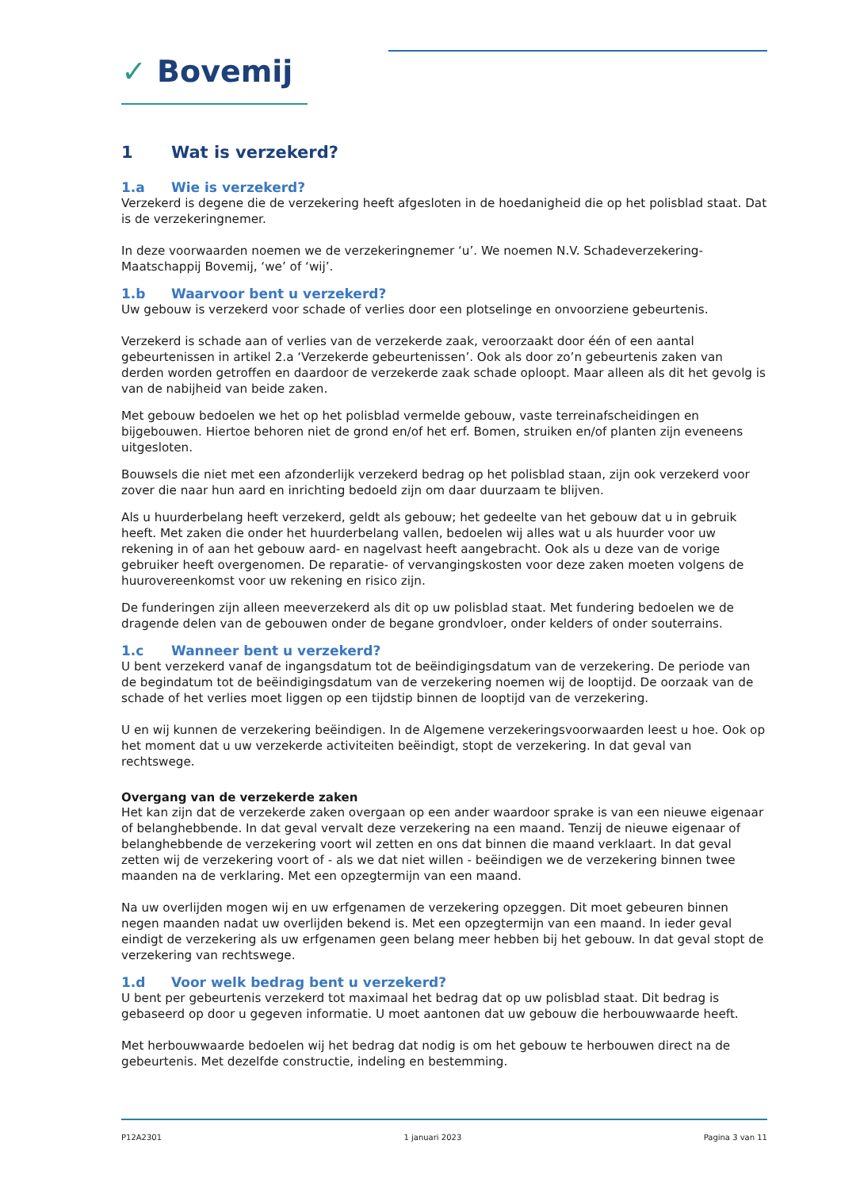✓ Bovemij
1 Wat is verzekerd?
1.a Wie is verzekerd?
Verzekerd is degene die de verzekering heeft afgesloten in de hoedanigheid die op het polisblad staat. Dat is de verzekeringnemer.
In deze voorwaarden noemen we de verzekeringnemer ‘u’. We noemen N.V. Schadeverzekering-Maatschappij Bovemij, ‘we’ of ‘wij’.
1.b Waarvoor bent u verzekerd?
Uw gebouw is verzekerd voor schade of verlies door een plotselinge en onvoorziene gebeurtenis.
Verzekerd is schade aan of verlies van de verzekerde zaak, veroorzaakt door één of een aantal gebeurtenissen in artikel 2.a ‘Verzekerde gebeurtenissen’. Ook als door zo’n gebeurtenis zaken van derden worden getroffen en daardoor de verzekerde zaak schade oploopt. Maar alleen als dit het gevolg is van de nabijheid van beide zaken.
Met gebouw bedoelen we het op het polisblad vermelde gebouw, vaste terreinafscheidingen en bijgebouwen. Hiertoe behoren niet de grond en/of het erf. Bomen, struiken en/of planten zijn eveneens uitgesloten.
Bouwsels die niet met een afzonderlijk verzekerd bedrag op het polisblad staan, zijn ook verzekerd voor zover die naar hun aard en inrichting bedoeld zijn om daar duurzaam te blijven.
Als u huurderbelang heeft verzekerd, geldt als gebouw; het gedeelte van het gebouw dat u in gebruik heeft. Met zaken die onder het huurderbelang vallen, bedoelen wij alles wat u als huurder voor uw rekening in of aan het gebouw aard- en nagelvast heeft aangebracht. Ook als u deze van de vorige gebruiker heeft overgenomen. De reparatie- of vervangingskosten voor deze zaken moeten volgens de huurovereenkomst voor uw rekening en risico zijn.
De funderingen zijn alleen meeverzekerd als dit op uw polisblad staat. Met fundering bedoelen we de dragende delen van de gebouwen onder de begane grondvloer, onder kelders of onder souterrains.
1.c Wanneer bent u verzekerd?
U bent verzekerd vanaf de ingangsdatum tot de beëindigingsdatum van de verzekering. De periode van de begindatum tot de beëindigingsdatum van de verzekering noemen wij de looptijd. De oorzaak van de schade of het verlies moet liggen op een tijdstip binnen de looptijd van de verzekering.
U en wij kunnen de verzekering beëindigen. In de Algemene verzekeringsvoorwaarden leest u hoe. Ook op het moment dat u uw verzekerde activiteiten beëindigt, stopt de verzekering. In dat geval van rechtswege.
Overgang van de verzekerde zaken
Het kan zijn dat de verzekerde zaken overgaan op een ander waardoor sprake is van een nieuwe eigenaar of belanghebbende. In dat geval vervalt deze verzekering na een maand. Tenzij de nieuwe eigenaar of belanghebbende de verzekering voort wil zetten en ons dat binnen die maand verklaart. In dat geval zetten wij de verzekering voort of - als we dat niet willen - beëindigen we de verzekering binnen twee maanden na de verklaring. Met een opzegtermijn van een maand.
Na uw overlijden mogen wij en uw erfgenamen de verzekering opzeggen. Dit moet gebeuren binnen negen maanden nadat uw overlijden bekend is. Met een opzegtermijn van een maand. In ieder geval eindigt de verzekering als uw erfgenamen geen belang meer hebben bij het gebouw. In dat geval stopt de verzekering van rechtswege.
1.d Voor welk bedrag bent u verzekerd?
U bent per gebeurtenis verzekerd tot maximaal het bedrag dat op uw polisblad staat. Dit bedrag is gebaseerd op door u gegeven informatie. U moet aantonen dat uw gebouw die herbouwwaarde heeft.
Met herbouwwaarde bedoelen wij het bedrag dat nodig is om het gebouw te herbouwen direct na de gebeurtenis. Met dezelfde constructie, indeling en bestemming.
P12A2301 1 januari 2023 Pagina 3 van 11